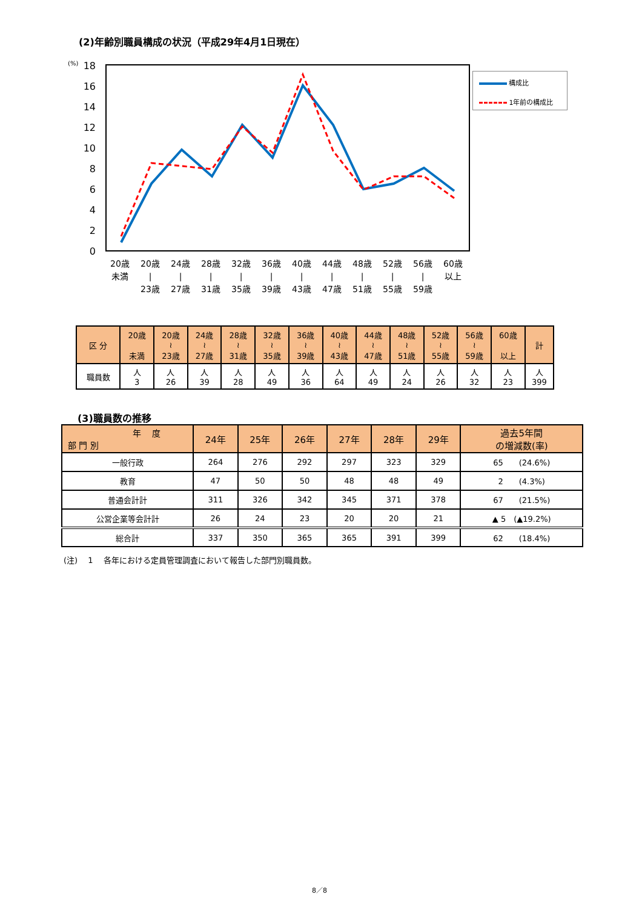(2)年齢別職員構成の状況（平成29年4月1日現在）
18
16
14
12
10
8
6
4
2
0
(%)
構成比
1年前の構成比
20歳
未満
20歳
|
23歳
24歳
|
27歳
28歳
|
31歳
32歳
|
35歳
36歳
|
39歳
40歳
|
43歳
44歳
|
47歳
48歳
|
51歳
52歳
|
55歳
56歳
|
59歳
60歳
以上
| 区 分 | 20歳 未満 | 20歳 ≀ 23歳 | 24歳 ≀ 27歳 | 28歳 ≀ 31歳 | 32歳 ≀ 35歳 | 36歳 ≀ 39歳 | 40歳 ≀ 43歳 | 44歳 ≀ 47歳 | 48歳 ≀ 51歳 | 52歳 ≀ 55歳 | 56歳 ≀ 59歳 | 60歳 以上 | 計 |
| --- | --- | --- | --- | --- | --- | --- | --- | --- | --- | --- | --- | --- | --- |
| 職員数 | 人 3 | 人 26 | 人 39 | 人 28 | 人 49 | 人 36 | 人 64 | 人 49 | 人 24 | 人 26 | 人 32 | 人 23 | 人 399 |
(3)職員数の推移
| 年 度 部 門 別 | 24年 | 25年 | 26年 | 27年 | 28年 | 29年 | 過去5年間 の増減数(率) |
| --- | --- | --- | --- | --- | --- | --- | --- |
| 一般行政 | 264 | 276 | 292 | 297 | 323 | 329 | 65 (24.6%) |
| 教育 | 47 | 50 | 50 | 48 | 48 | 49 | 2 (4.3%) |
| 普通会計計 | 311 | 326 | 342 | 345 | 371 | 378 | 67 (21.5%) |
| 公営企業等会計計 | 26 | 24 | 23 | 20 | 20 | 21 | ▲ 5 (▲19.2%) |
| 総合計 | 337 | 350 | 365 | 365 | 391 | 399 | 62 (18.4%) |
(注)　 1　 各年における定員管理調査において報告した部門別職員数。
8／8